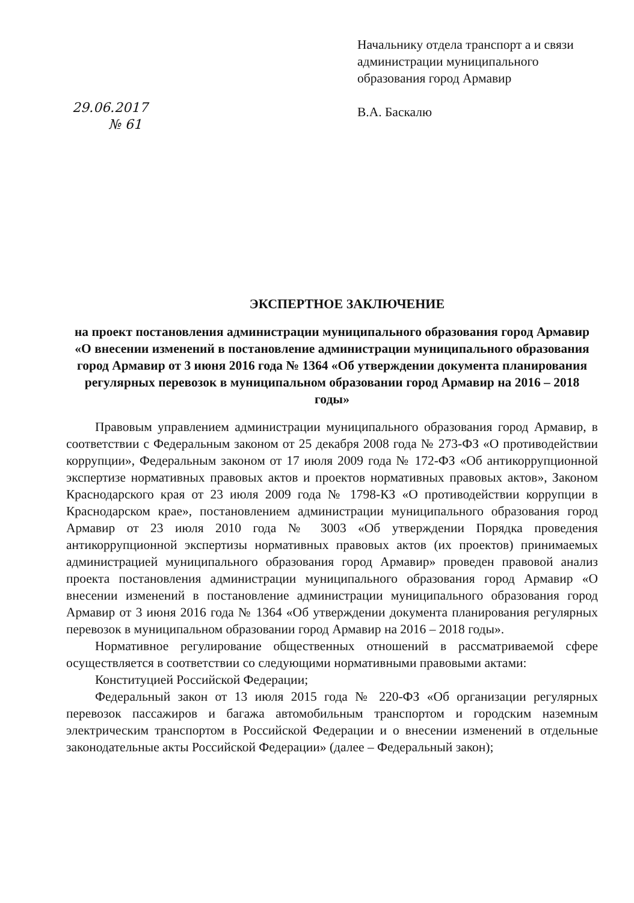29.06.2017
№ 61
Начальнику отдела транспорт а и связи администрации муниципального образования город Армавир
В.А. Баскалю
ЭКСПЕРТНОЕ ЗАКЛЮЧЕНИЕ
на проект постановления администрации муниципального образования город Армавир «О внесении изменений в постановление администрации муниципального образования город Армавир от 3 июня 2016 года № 1364 «Об утверждении документа планирования регулярных перевозок в муниципальном образовании город Армавир на 2016 – 2018 годы»
Правовым управлением администрации муниципального образования город Армавир, в соответствии с Федеральным законом от 25 декабря 2008 года № 273-ФЗ «О противодействии коррупции», Федеральным законом от 17 июля 2009 года № 172-ФЗ «Об антикоррупционной экспертизе нормативных правовых актов и проектов нормативных правовых актов», Законом Краснодарского края от 23 июля 2009 года № 1798-КЗ «О противодействии коррупции в Краснодарском крае», постановлением администрации муниципального образования город Армавир от 23 июля 2010 года № 3003 «Об утверждении Порядка проведения антикоррупционной экспертизы нормативных правовых актов (их проектов) принимаемых администрацией муниципального образования город Армавир» проведен правовой анализ проекта постановления администрации муниципального образования город Армавир «О внесении изменений в постановление администрации муниципального образования город Армавир от 3 июня 2016 года № 1364 «Об утверждении документа планирования регулярных перевозок в муниципальном образовании город Армавир на 2016 – 2018 годы».
Нормативное регулирование общественных отношений в рассматриваемой сфере осуществляется в соответствии со следующими нормативными правовыми актами:
Конституцией Российской Федерации;
Федеральный закон от 13 июля 2015 года № 220-ФЗ «Об организации регулярных перевозок пассажиров и багажа автомобильным транспортом и городским наземным электрическим транспортом в Российской Федерации и о внесении изменений в отдельные законодательные акты Российской Федерации» (далее – Федеральный закон);